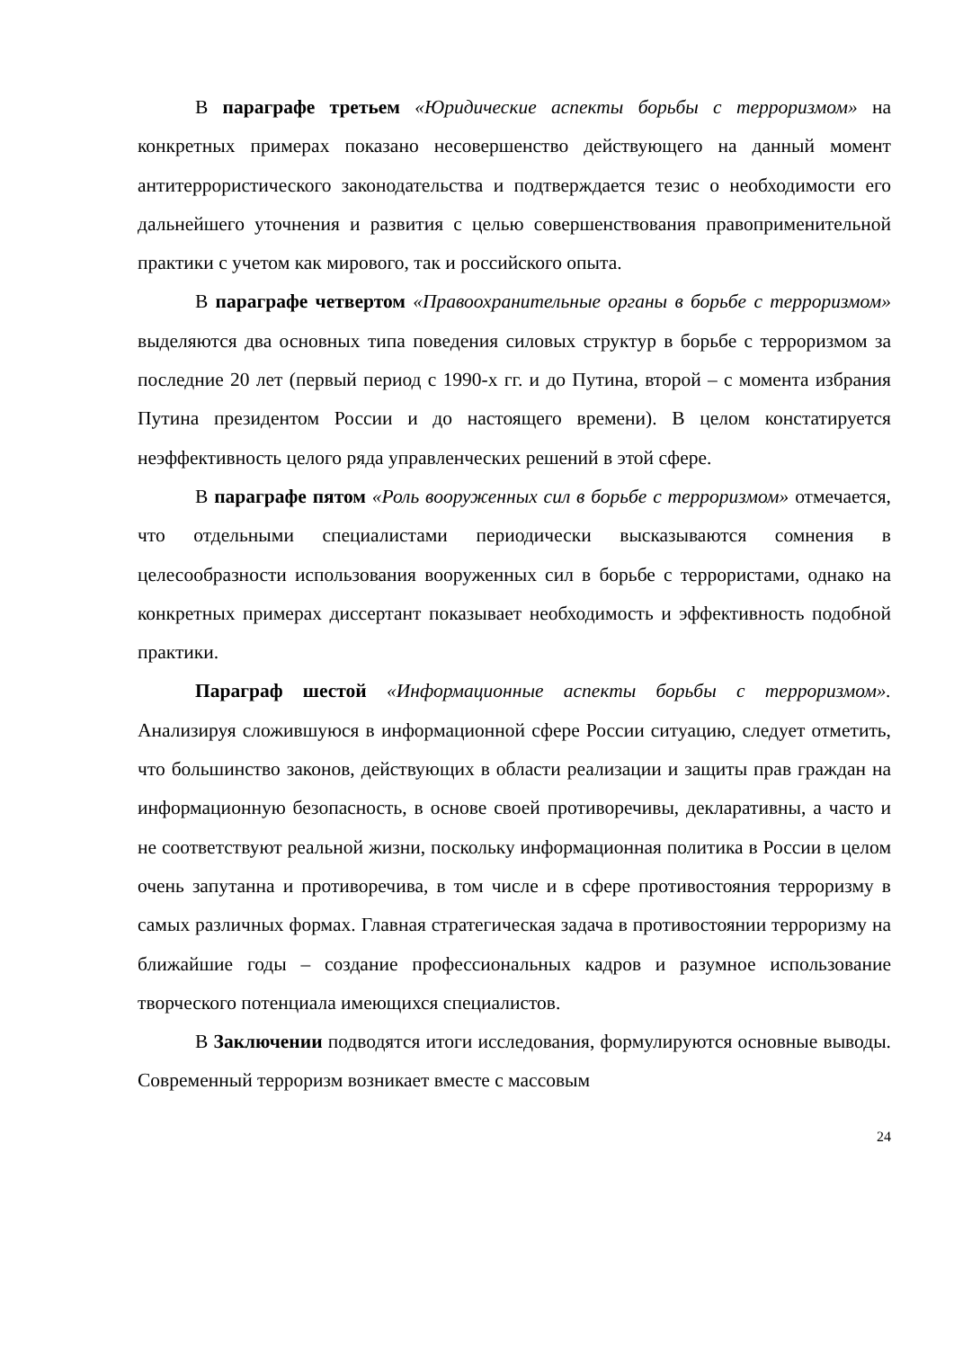В параграфе третьем «Юридические аспекты борьбы с терроризмом» на конкретных примерах показано несовершенство действующего на данный момент антитеррористического законодательства и подтверждается тезис о необходимости его дальнейшего уточнения и развития с целью совершенствования правоприменительной практики с учетом как мирового, так и российского опыта.
В параграфе четвертом «Правоохранительные органы в борьбе с терроризмом» выделяются два основных типа поведения силовых структур в борьбе с терроризмом за последние 20 лет (первый период с 1990-х гг. и до Путина, второй – с момента избрания Путина президентом России и до настоящего времени). В целом констатируется неэффективность целого ряда управленческих решений в этой сфере.
В параграфе пятом «Роль вооруженных сил в борьбе с терроризмом» отмечается, что отдельными специалистами периодически высказываются сомнения в целесообразности использования вооруженных сил в борьбе с террористами, однако на конкретных примерах диссертант показывает необходимость и эффективность подобной практики.
Параграф шестой «Информационные аспекты борьбы с терроризмом». Анализируя сложившуюся в информационной сфере России ситуацию, следует отметить, что большинство законов, действующих в области реализации и защиты прав граждан на информационную безопасность, в основе своей противоречивы, декларативны, а часто и не соответствуют реальной жизни, поскольку информационная политика в России в целом очень запутанна и противоречива, в том числе и в сфере противостояния терроризму в самых различных формах. Главная стратегическая задача в противостоянии терроризму на ближайшие годы – создание профессиональных кадров и разумное использование творческого потенциала имеющихся специалистов.
В Заключении подводятся итоги исследования, формулируются основные выводы. Современный терроризм возникает вместе с массовым
24